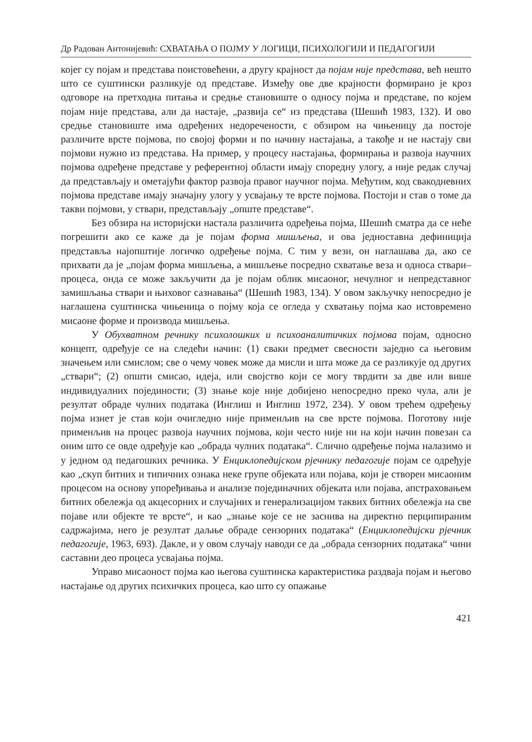Др Радован Антонијевић: СХВАТАЊА О ПОЈМУ У ЛОГИЦИ, ПСИХОЛОГИЈИ И ПЕДАГОГИЈИ
којег су појам и представа поистовећени, а другу крајност да појам није представа, већ нешто што се суштински разликује од представе. Између ове две крајности формирано је кроз одговоре на претходна питања и средње становиште о односу појма и представе, по којем појам није представа, али да настаје, „развија се“ из представа (Шешић 1983, 132). И ово средње становиште има одређених недоречености, с обзиром на чињеницу да постоје различите врсте појмова, по својој форми и по начину настајања, а такође и не настају сви појмови нужно из представа. На пример, у процесу настајања, формирања и развоја научних појмова одређене представе у референтној области имају споредну улогу, а није редак случај да представљају и ометајући фактор развоја правог научног појма. Међутим, код свакодневних појмова представе имају значајну улогу у усвајању те врсте појмова. Постоји и став о томе да такви појмови, у ствари, представљају „опште представе“.
Без обзира на историјски настала различита одређења појма, Шешић сматра да се неће погрешити ако се каже да је појам форма мишљења, и ова једноставна дефиниција представља најопштије логичко одређење појма. С тим у вези, он наглашава да, ако се прихвати да је „појам форма мишљења, а мишљење посредно схватање веза и односа ствари–процеса, онда се може закључити да је појам облик мисаоног, нечулног и непредставног замишљања ствари и њиховог сазнавања“ (Шешић 1983, 134). У овом закључку непосредно је наглашена суштинска чињеница о појму која се огледа у схватању појма као истовремено мисаоне форме и производа мишљења.
У Обухватном речнику психолошких и психоаналитичких појмова појам, односно концепт, одређује се на следећи начин: (1) сваки предмет свесности заједно са његовим значењем или смислом; све о чему човек може да мисли и шта може да се разликује од других „ствари“; (2) општи смисао, идеја, или својство који се могу тврдити за две или више индивидуалних појединости; (3) знање које није добијено непосредно преко чула, али је резултат обраде чулних података (Инглиш и Инглиш 1972, 234). У овом трећем одређењу појма изнет је став који очигледно није применљив на све врсте појмова. Поготову није применљив на процес развоја научних појмова, који често није ни на који начин повезан са оним што се овде одређује као „обрада чулних података“. Слично одређење појма налазимо и у једном од педагошких речника. У Енциклопедијском рјечнику педагогије појам се одређује као „скуп битних и типичних ознака неке групе објеката или појава, који је створен мисаоним процесом на основу упоређивања и анализе појединачних објеката или појава, апстраховањем битних обележја од акцесорних и случајних и генерализацијом таквих битних обележја на све појаве или објекте те врсте“, и као „знање које се не заснива на директно перципираним садржајима, него је резултат даљње обраде сензорних података“ (Енциклопедијски рјечник педагогије, 1963, 693). Дакле, и у овом случају наводи се да „обрада сензорних података“ чини саставни део процеса усвајања појма.
Управо мисаоност појма као његова суштинска карактеристика раздваја појам и његово настајање од других психичких процеса, као што су опажање
421